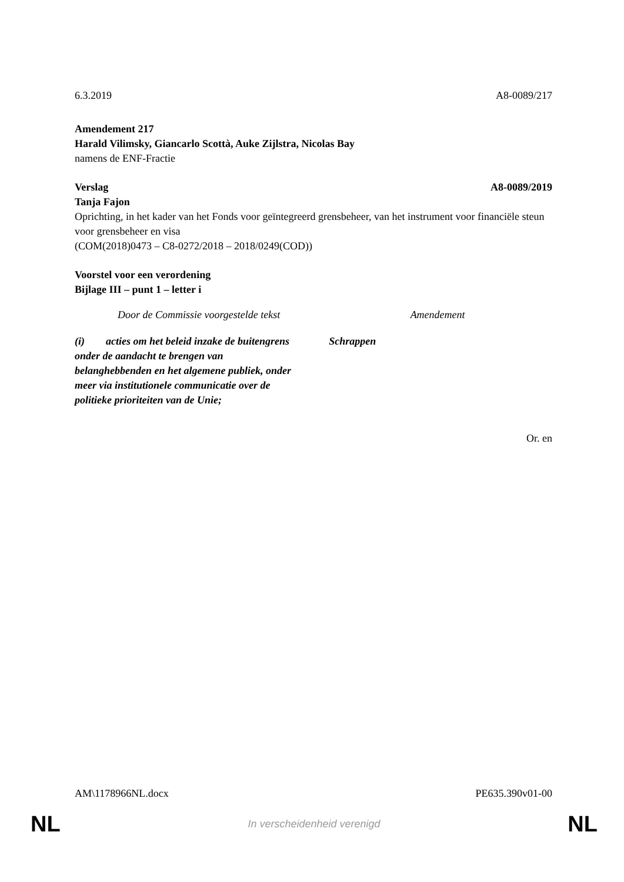6.3.2019 A8-0089/217
Amendement 217
Harald Vilimsky, Giancarlo Scottà, Auke Zijlstra, Nicolas Bay
namens de ENF-Fractie
Verslag A8-0089/2019
Tanja Fajon
Oprichting, in het kader van het Fonds voor geïntegreerd grensbeheer, van het instrument voor financiële steun voor grensbeheer en visa
(COM(2018)0473 – C8-0272/2018 – 2018/0249(COD))
Voorstel voor een verordening
Bijlage III – punt 1 – letter i
| Door de Commissie voorgestelde tekst | Amendement |
| --- | --- |
| (i) acties om het beleid inzake de buitengrens onder de aandacht te brengen van belanghebbenden en het algemene publiek, onder meer via institutionele communicatie over de politieke prioriteiten van de Unie; | Schrappen |
Or. en
AM\1178966NL.docx PE635.390v01-00
NL In verscheidenheid verenigd NL